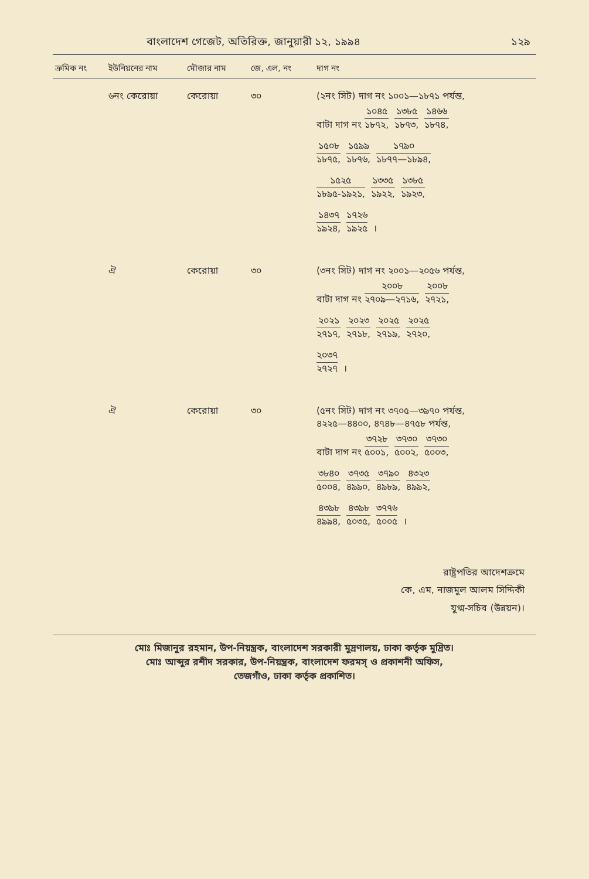বাংলাদেশ গেজেট, অতিরিক্ত, জানুয়ারী ১২, ১৯৯৪ ১২৯
| ক্রমিক নং | ইউনিয়নের নাম | মৌজার নাম | জে, এল, নং | দাগ নং |
| --- | --- | --- | --- | --- |
| | ৬নং কেরোয়া | কেরোয়া | ৩০ | (২নং সিট) দাগ নং ১০০১—১৮৭১ পর্যন্ত, বাটা দাগ নং ১০৪৫ ১৮৭২, ১৩৮৫ ১৮৭৩, ১৪৬৬ ১৮৭৪, ১৫০৮ ১৮৭৫, ১৫৯৯ ১৮৭৬, ১৭৯০ ১৮৭৭—১৮৯৪, ১৫২৫ ১৮৯৫-১৯২১, ১৩৩৫ ১৯২২, ১৩৮৫ ১৯২৩, ১৪৩৭ ১৯২৪, ১৭২৬ ১৯২৫ । |
| | ঐ | কেরোয়া | ৩০ | (৩নং সিট) দাগ নং ২০০১—২০৫৬ পর্যন্ত, বাটা দাগ নং ২০০৮ ২৭০৯—২৭১৬, ২০০৮ ২৭২১, ২০২১ ২৭১৭, ২০২৩ ২৭১৮, ২০২৫ ২৭১৯, ২০২৫ ২৭২০, ২০৩৭ ২৭২৭ । |
| | ঐ | কেরোয়া | ৩০ | (৫নং সিট) দাগ নং ৩৭০৫—৩৯৭০ পর্যন্ত, ৪২২৫—৪৪০০, ৪৭৪৮—৪৭৫৮ পর্যন্ত, বাটা দাগ নং ৩৭২৮ ৫০০১, ৩৭৩০ ৫০০২, ৩৭৩০ ৫০০৩, ৩৮৪০ ৫০০৪, ৩৭৩৫ ৪৯৯০, ৩৭৯০ ৪৯৮৯, ৪৩২৩ ৪৯৯২, ৪৩৯৮ ৪৯৯৪, ৪৩৯৮ ৫০৩৫, ৩৭৭৬ ৫০০৫ । |
রাষ্ট্রপতির আদেশক্রমে
কে, এম, নাজমুল আলম সিদ্দিকী
যুগ্ম-সচিব (উন্নয়ন)।
মোঃ মিজানুর রহমান, উপ-নিয়ন্ত্রক, বাংলাদেশ সরকারী মুদ্রণালয়, ঢাকা কর্তৃক মুদ্রিত।
মোঃ আব্দুর রশীদ সরকার, উপ-নিয়ন্ত্রক, বাংলাদেশ ফরমস্ ও প্রকাশনী অফিস,
তেজগাঁও, ঢাকা কর্তৃক প্রকাশিত।